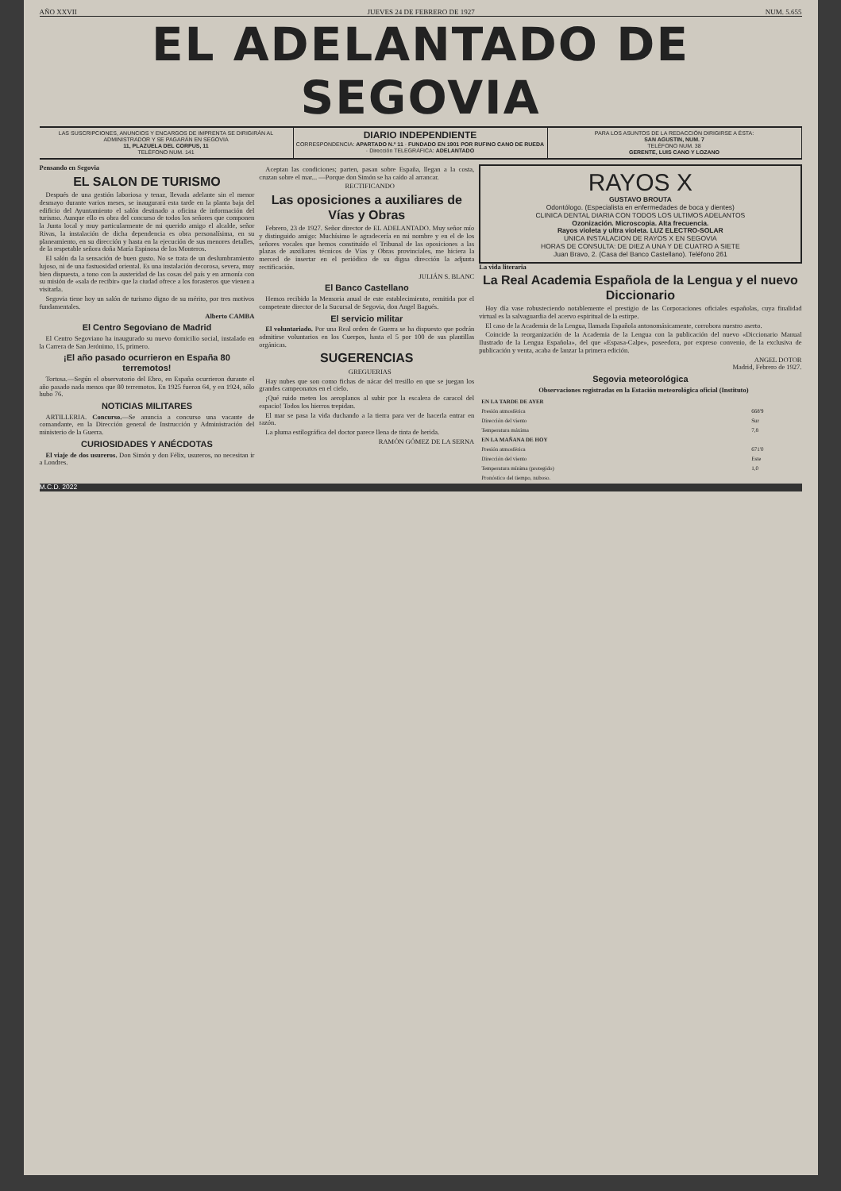AÑO XXVII JUEVES 24 DE FEBRERO DE 1927 NUM. 5.655
EL ADELANTADO DE SEGOVIA
LAS SUSCRIPCIONES, ANUNCIOS Y ENCARGOS DE IMPRENTA SE DIRIGIRÁN AL ADMINISTRADOR Y SE PAGARÁN EN SEGOVIA
11, PLAZUELA DEL CORPUS, 11
TELÉFONO NUM. 141
DIARIO INDEPENDIENTE
CORRESPONDENCIA: APARTADO N.º 11 · FUNDADO EN 1901 POR RUFINO CANO DE RUEDA · Dirección TELEGRÁFICA: ADELANTADO
PARA LOS ASUNTOS DE LA REDACCIÓN DIRIGIRSE A ÉSTA:
SAN AGUSTIN, NUM. 7
TELÉFONO NUM. 38
GERENTE, LUIS CANO Y LOZANO
Pensando en Segovia
EL SALON DE TURISMO
Después de una gestión laboriosa y tenaz, llevada adelante sin el menor desmayo durante varios meses, se inaugurará esta tarde en la planta baja del edificio del Ayuntamiento el salón destinado a oficina de información del turismo. Aunque ello es obra del concurso de todos los señores que componen la Junta local y muy particularmente de mi querido amigo el alcalde, señor Rivas, la instalación de dicha dependencia es obra personalísima, en su planeamiento, en su dirección y hasta en la ejecución de sus menores detalles, de la respetable señora doña María Espinosa de los Monteros.
El salón da la sensación de buen gusto. No se trata de un deslumbramiento lujoso, ni de una fastuosidad oriental. Es una instalación decorosa, severa, muy bien dispuesta, a tono con la austeridad de las cosas del país y en armonía con su misión de «sala de recibir» que la ciudad ofrece a los forasteros que vienen a visitarla.
Segovia tiene hoy un salón de turismo digno de su mérito, por tres motivos fundamentales.
Alberto CAMBA
El Centro Segoviano de Madrid
El Centro Segoviano ha inaugurado su nuevo domicilio social, instalado en la Carrera de San Jerónimo, 15, primero.
¡El año pasado ocurrieron en España 80 terremotos!
Tortosa.—Según el observatorio del Ebro, en España ocurrieron durante el año pasado nada menos que 80 terremotos. En 1925 fueron 64, y en 1924, sólo hubo 76.
NOTICIAS MILITARES
ARTILLERIA. Concurso.—Se anuncia a concurso una vacante de comandante, en la Dirección general de Instrucción y Administración del ministerio de la Guerra.
CURIOSIDADES Y ANÉCDOTAS
El viaje de dos usureros. Don Simón y don Félix, usureros, no necesitan ir a Londres.
Aceptan las condiciones; parten, pasan sobre España, llegan a la costa, cruzan sobre el mar... —Porque don Simón se ha caído al arrancar.
RECTIFICANDO
Las oposiciones a auxiliares de Vías y Obras
Febrero, 23 de 1927. Señor director de EL ADELANTADO. Muy señor mío y distinguido amigo: Muchísimo le agradecería en mi nombre y en el de los señores vocales que hemos constituído el Tribunal de las oposiciones a las plazas de auxiliares técnicos de Vías y Obras provinciales, me hiciera la merced de insertar en el periódico de su digna dirección la adjunta rectificación.
JULIÁN S. BLANC
El Banco Castellano
Hemos recibido la Memoria anual de este establecimiento, remitida por el competente director de la Sucursal de Segovia, don Angel Bagués.
El servicio militar
El voluntariado. Por una Real orden de Guerra se ha dispuesto que podrán admitirse voluntarios en los Cuerpos, hasta el 5 por 100 de sus plantillas orgánicas.
SUGERENCIAS
GREGUERIAS
Hay nubes que son como fichas de nácar del tresillo en que se juegan los grandes campeonatos en el cielo.
¡Qué ruido meten los aeroplanos al subir por la escalera de caracol del espacio! Todos los hierros trepidan.
El mar se pasa la vida duchando a la tierra para ver de hacerla entrar en razón.
La pluma estilográfica del doctor parece llena de tinta de herida.
RAMÓN GÓMEZ DE LA SERNA
RAYOS X
GUSTAVO BROUTA
Odontólogo. (Especialista en enfermedades de boca y dientes)
CLINICA DENTAL DIARIA CON TODOS LOS ULTIMOS ADELANTOS
Ozonización. Microscopia. Alta frecuencia.
Rayos violeta y ultra violeta. LUZ ELECTRO-SOLAR
UNICA INSTALACION DE RAYOS X EN SEGOVIA
HORAS DE CONSULTA: DE DIEZ A UNA Y DE CUATRO A SIETE
Juan Bravo, 2. (Casa del Banco Castellano). Teléfono 261
La vida literaria
La Real Academia Española de la Lengua y el nuevo Diccionario
Hoy día vase robusteciendo notablemente el prestigio de las Corporaciones oficiales españolas, cuya finalidad virtual es la salvaguardia del acervo espiritual de la estirpe.
El caso de la Academia de la Lengua, llamada Española antonomásicamente, corrobora nuestro aserto.
Coincide la reorganización de la Academia de la Lengua con la publicación del nuevo «Diccionario Manual Ilustrado de la Lengua Española», del que «Espasa-Calpe», poseedora, por expreso convenio, de la exclusiva de publicación y venta, acaba de lanzar la primera edición.
ANGEL DOTOR
Madrid, Febrero de 1927.
Segovia meteorológica
Observaciones registradas en la Estación meteorológica oficial (Instituto)
| EN LA TARDE DE AYER | |
| --- | --- |
| Presión atmosférica | 668'9 |
| Dirección del viento | Sur |
| Temperatura máxima | 7,8 |
| EN LA MAÑANA DE HOY | |
| Presión atmosférica | 671'0 |
| Dirección del viento | Este |
| Temperatura mínima (protegido) | 1,0 |
| Pronóstico del tiempo, nuboso. | |
M.C.D. 2022